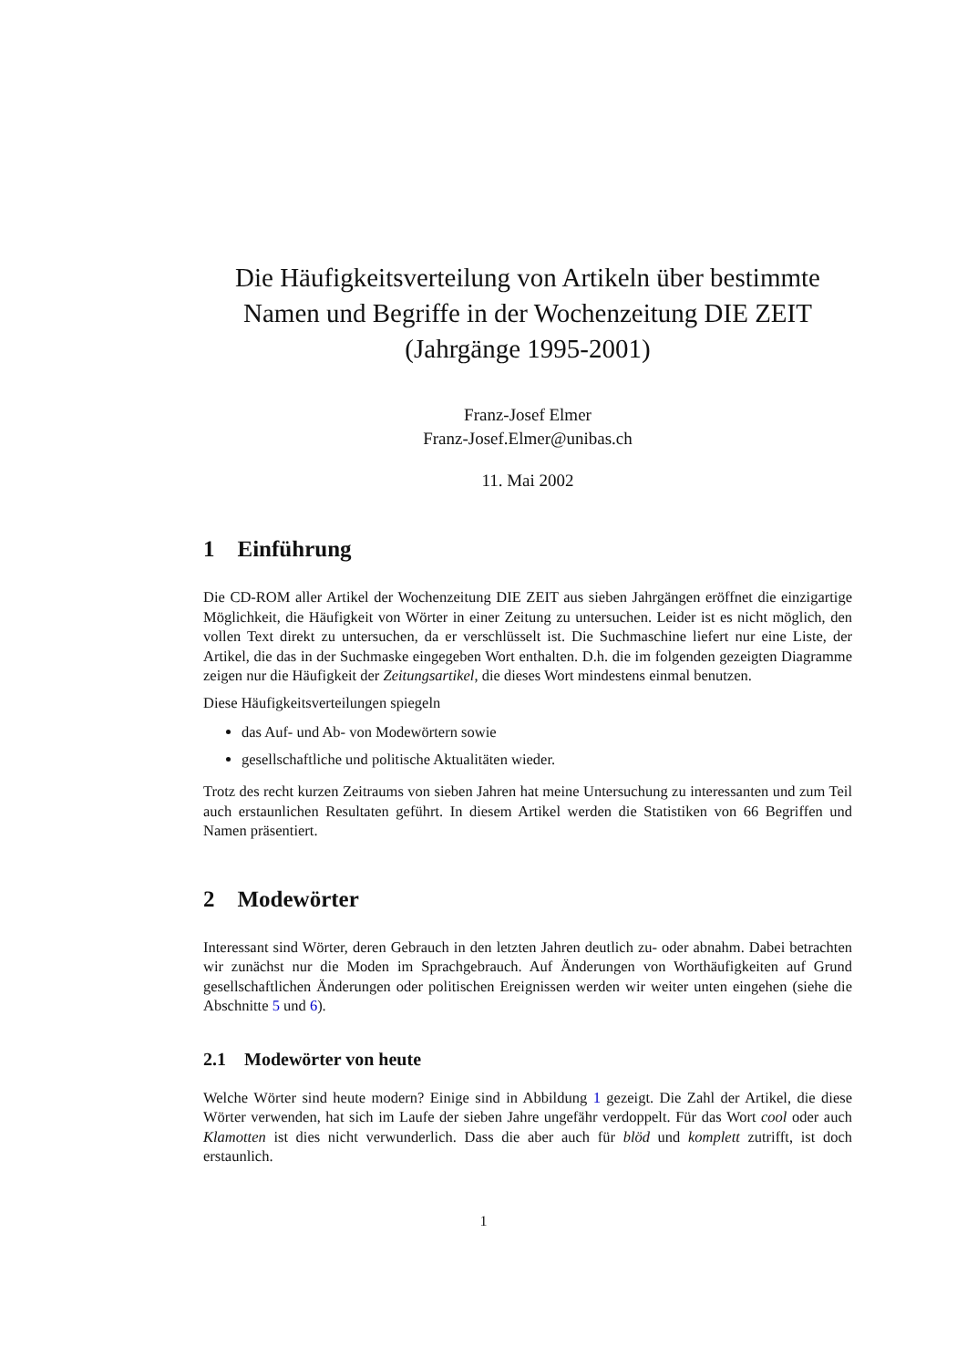Die Häufigkeitsverteilung von Artikeln über bestimmte Namen und Begriffe in der Wochenzeitung DIE ZEIT (Jahrgänge 1995-2001)
Franz-Josef Elmer
Franz-Josef.Elmer@unibas.ch
11. Mai 2002
1 Einführung
Die CD-ROM aller Artikel der Wochenzeitung DIE ZEIT aus sieben Jahrgängen eröffnet die einzigartige Möglichkeit, die Häufigkeit von Wörter in einer Zeitung zu untersuchen. Leider ist es nicht möglich, den vollen Text direkt zu untersuchen, da er verschlüsselt ist. Die Suchmaschine liefert nur eine Liste, der Artikel, die das in der Suchmaske eingegeben Wort enthalten. D.h. die im folgenden gezeigten Diagramme zeigen nur die Häufigkeit der Zeitungsartikel, die dieses Wort mindestens einmal benutzen.
Diese Häufigkeitsverteilungen spiegeln
das Auf- und Ab- von Modewörtern sowie
gesellschaftliche und politische Aktualitäten wieder.
Trotz des recht kurzen Zeitraums von sieben Jahren hat meine Untersuchung zu interessanten und zum Teil auch erstaunlichen Resultaten geführt. In diesem Artikel werden die Statistiken von 66 Begriffen und Namen präsentiert.
2 Modewörter
Interessant sind Wörter, deren Gebrauch in den letzten Jahren deutlich zu- oder abnahm. Dabei betrachten wir zunächst nur die Moden im Sprachgebrauch. Auf Änderungen von Worthäufigkeiten auf Grund gesellschaftlichen Änderungen oder politischen Ereignissen werden wir weiter unten eingehen (siehe die Abschnitte 5 und 6).
2.1 Modewörter von heute
Welche Wörter sind heute modern? Einige sind in Abbildung 1 gezeigt. Die Zahl der Artikel, die diese Wörter verwenden, hat sich im Laufe der sieben Jahre ungefähr verdoppelt. Für das Wort cool oder auch Klamotten ist dies nicht verwunderlich. Dass die aber auch für blöd und komplett zutrifft, ist doch erstaunlich.
1